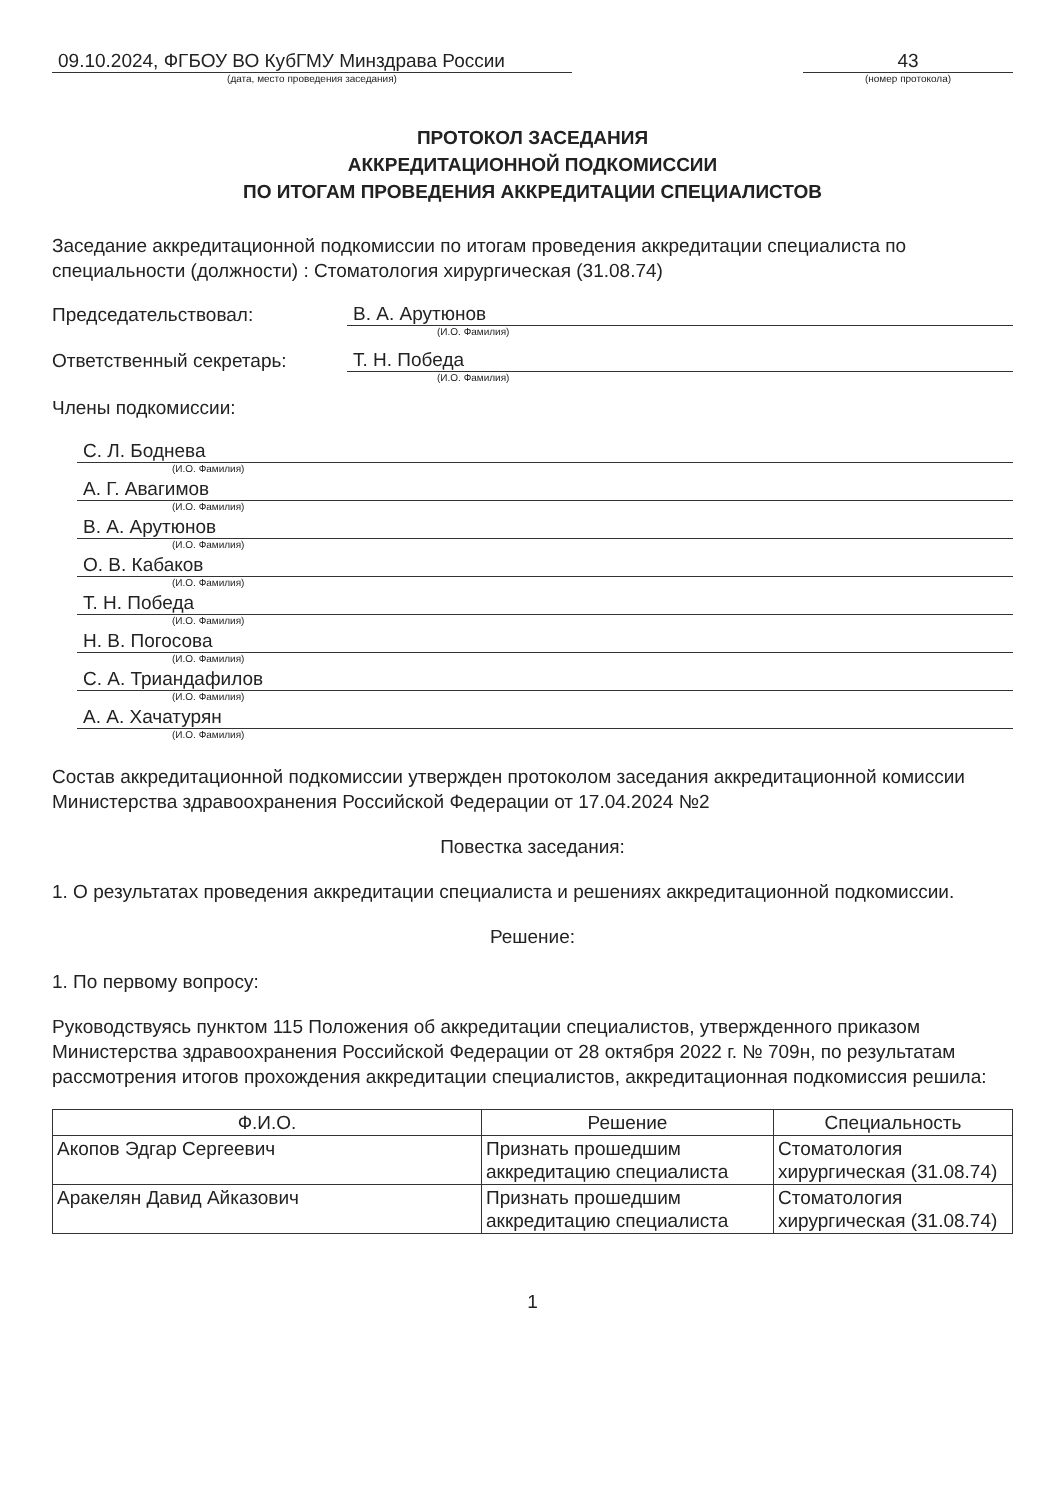09.10.2024, ФГБОУ ВО КубГМУ Минздрава России
(дата, место проведения заседания)
43
(номер протокола)
ПРОТОКОЛ ЗАСЕДАНИЯ
АККРЕДИТАЦИОННОЙ ПОДКОМИССИИ
ПО ИТОГАМ ПРОВЕДЕНИЯ АККРЕДИТАЦИИ СПЕЦИАЛИСТОВ
Заседание аккредитационной подкомиссии по итогам проведения аккредитации специалиста по специальности (должности) : Стоматология хирургическая (31.08.74)
Председательствовал:
В. А. Арутюнов
(И.О. Фамилия)
Ответственный секретарь:
Т. Н. Победа
(И.О. Фамилия)
Члены подкомиссии:
С. Л. Боднева
(И.О. Фамилия)
А. Г. Авагимов
(И.О. Фамилия)
В. А. Арутюнов
(И.О. Фамилия)
О. В. Кабаков
(И.О. Фамилия)
Т. Н. Победа
(И.О. Фамилия)
Н. В. Погосова
(И.О. Фамилия)
С. А. Триандафилов
(И.О. Фамилия)
А. А. Хачатурян
(И.О. Фамилия)
Состав аккредитационной подкомиссии утвержден протоколом заседания аккредитационной комиссии Министерства здравоохранения Российской Федерации от 17.04.2024 №2
Повестка заседания:
1. О результатах проведения аккредитации специалиста и решениях аккредитационной подкомиссии.
Решение:
1. По первому вопросу:
Руководствуясь пунктом 115 Положения об аккредитации специалистов, утвержденного приказом Министерства здравоохранения Российской Федерации от 28 октября 2022 г. № 709н, по результатам рассмотрения итогов прохождения аккредитации специалистов, аккредитационная подкомиссия решила:
| Ф.И.О. | Решение | Специальность |
| --- | --- | --- |
| Акопов Эдгар Сергеевич | Признать прошедшим аккредитацию специалиста | Стоматология хирургическая (31.08.74) |
| Аракелян Давид Айказович | Признать прошедшим аккредитацию специалиста | Стоматология хирургическая (31.08.74) |
1